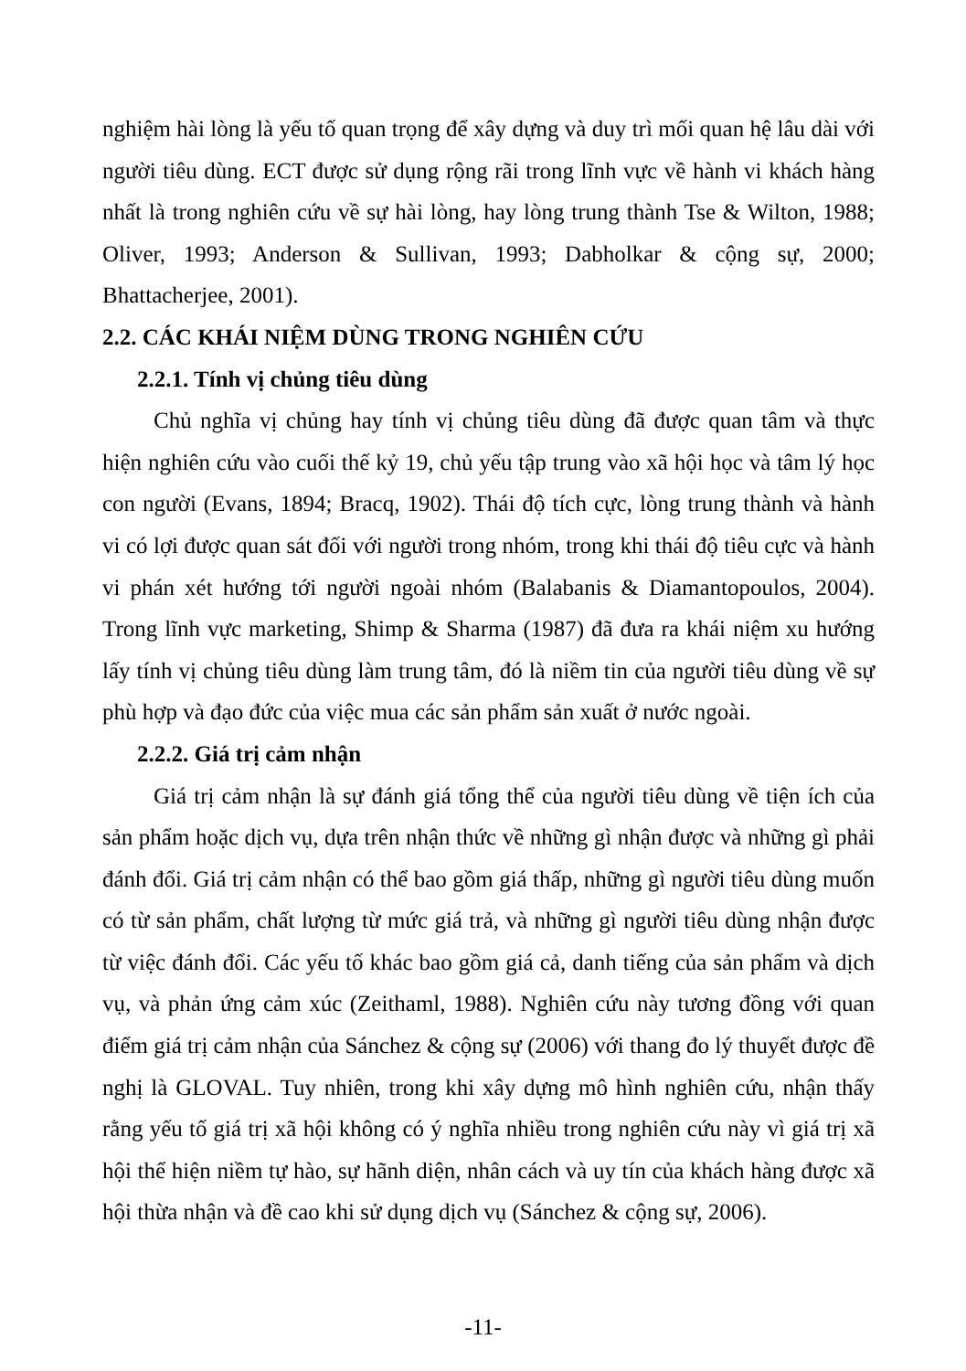nghiệm hài lòng là yếu tố quan trọng để xây dựng và duy trì mối quan hệ lâu dài với người tiêu dùng. ECT được sử dụng rộng rãi trong lĩnh vực về hành vi khách hàng nhất là trong nghiên cứu về sự hài lòng, hay lòng trung thành Tse & Wilton, 1988; Oliver, 1993; Anderson & Sullivan, 1993; Dabholkar & cộng sự, 2000; Bhattacherjee, 2001).
2.2. CÁC KHÁI NIỆM DÙNG TRONG NGHIÊN CỨU
2.2.1. Tính vị chủng tiêu dùng
Chủ nghĩa vị chủng hay tính vị chủng tiêu dùng đã được quan tâm và thực hiện nghiên cứu vào cuối thế kỷ 19, chủ yếu tập trung vào xã hội học và tâm lý học con người (Evans, 1894; Bracq, 1902). Thái độ tích cực, lòng trung thành và hành vi có lợi được quan sát đối với người trong nhóm, trong khi thái độ tiêu cực và hành vi phán xét hướng tới người ngoài nhóm (Balabanis & Diamantopoulos, 2004). Trong lĩnh vực marketing, Shimp & Sharma (1987) đã đưa ra khái niệm xu hướng lấy tính vị chủng tiêu dùng làm trung tâm, đó là niềm tin của người tiêu dùng về sự phù hợp và đạo đức của việc mua các sản phẩm sản xuất ở nước ngoài.
2.2.2. Giá trị cảm nhận
Giá trị cảm nhận là sự đánh giá tổng thể của người tiêu dùng về tiện ích của sản phẩm hoặc dịch vụ, dựa trên nhận thức về những gì nhận được và những gì phải đánh đổi. Giá trị cảm nhận có thể bao gồm giá thấp, những gì người tiêu dùng muốn có từ sản phẩm, chất lượng từ mức giá trả, và những gì người tiêu dùng nhận được từ việc đánh đổi. Các yếu tố khác bao gồm giá cả, danh tiếng của sản phẩm và dịch vụ, và phản ứng cảm xúc (Zeithaml, 1988). Nghiên cứu này tương đồng với quan điểm giá trị cảm nhận của Sánchez & cộng sự (2006) với thang đo lý thuyết được đề nghị là GLOVAL. Tuy nhiên, trong khi xây dựng mô hình nghiên cứu, nhận thấy rằng yếu tố giá trị xã hội không có ý nghĩa nhiều trong nghiên cứu này vì giá trị xã hội thể hiện niềm tự hào, sự hãnh diện, nhân cách và uy tín của khách hàng được xã hội thừa nhận và đề cao khi sử dụng dịch vụ (Sánchez & cộng sự, 2006).
-11-